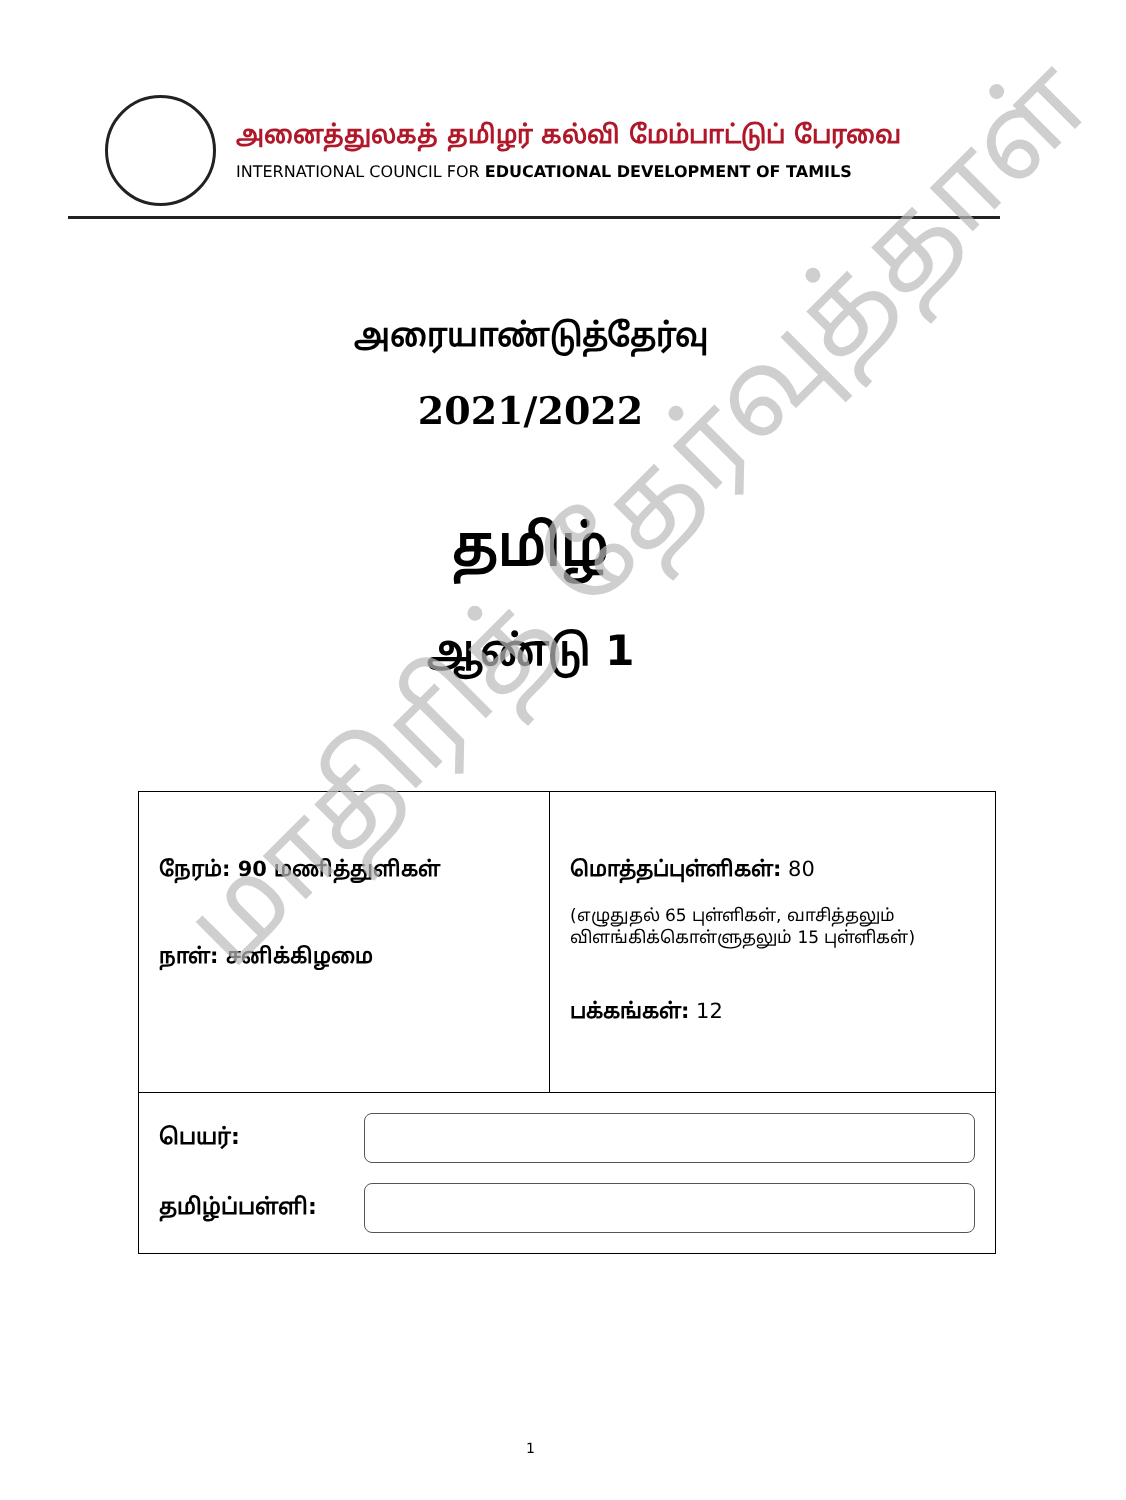அனைத்துலகத் தமிழர் கல்வி மேம்பாட்டுப் பேரவை
INTERNATIONAL COUNCIL FOR EDUCATIONAL DEVELOPMENT OF TAMILS
அரையாண்டுத்தேர்வு
2021/2022
தமிழ்
ஆண்டு 1
| நேரம்: 90 மணித்துளிகள் நாள்: சனிக்கிழமை | மொத்தப்புள்ளிகள்: 80 (எழுதுதல் 65 புள்ளிகள், வாசித்தலும் விளங்கிக்கொள்ளுதலும் 15 புள்ளிகள்) பக்கங்கள்: 12 |
| பெயர்: தமிழ்ப்பள்ளி: | |
1
மாதிரித் தேர்வுத்தாள்